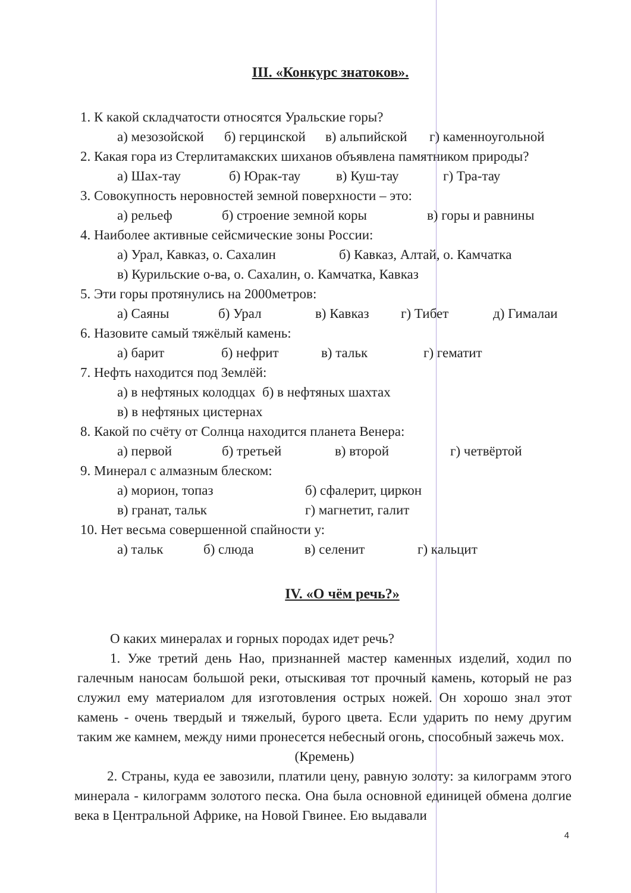III. «Конкурс знатоков».
1. К какой складчатости относятся Уральские горы?
а) мезозойской б) герцинской в) альпийской г) каменноугольной
2. Какая гора из Стерлитамакских шиханов объявлена памятником природы?
а) Шах-тау б) Юрак-тау в) Куш-тау г) Тра-тау
3. Совокупность неровностей земной поверхности – это:
а) рельеф б) строение земной коры в) горы и равнины
4. Наиболее активные сейсмические зоны России:
а) Урал, Кавказ, о. Сахалин б) Кавказ, Алтай, о. Камчатка
в) Курильские о-ва, о. Сахалин, о. Камчатка, Кавказ
5. Эти горы протянулись на 2000метров:
а) Саяны б) Урал в) Кавказ г) Тибет д) Гималаи
6. Назовите самый тяжёлый камень:
а) барит б) нефрит в) тальк г) гематит
7. Нефть находится под Землёй:
а) в нефтяных колодцах б) в нефтяных шахтах
в) в нефтяных цистернах
8. Какой по счёту от Солнца находится планета Венера:
а) первой б) третьей в) второй г) четвёртой
9. Минерал с алмазным блеском:
а) морион, топаз б) сфалерит, циркон
в) гранат, тальк г) магнетит, галит
10. Нет весьма совершенной спайности у:
а) тальк б) слюда в) селенит г) кальцит
IV. «О чём речь?»
О каких минералах и горных породах идет речь?
1. Уже третий день Нао, признанней мастер каменных изделий, ходил по галечным наносам большой реки, отыскивая тот прочный камень, который не раз служил ему материалом для изготовления острых ножей. Он хорошо знал этот камень - очень твердый и тяжелый, бурого цвета. Если ударить по нему другим таким же камнем, между ними пронесется небесный огонь, способный зажечь мох.
(Кремень)
2. Страны, куда ее завозили, платили цену, равную золоту: за килограмм этого минерала - килограмм золотого песка. Она была основной единицей обмена долгие века в Центральной Африке, на Новой Гвинее. Ею выдавали
4